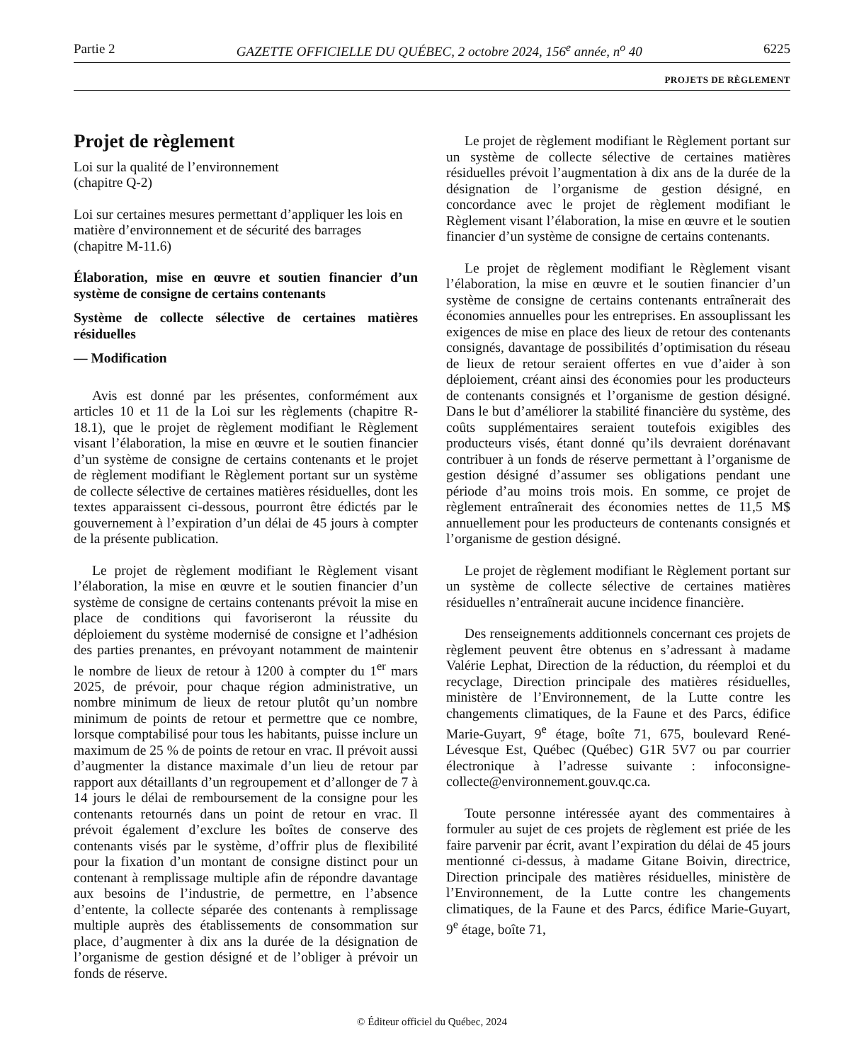Partie 2 GAZETTE OFFICIELLE DU QUÉBEC, 2 octobre 2024, 156<sup>e</sup> année, n<sup>o</sup> 40 6225
PROJETS DE RÈGLEMENT
Projet de règlement
Loi sur la qualité de l’environnement
(chapitre Q-2)
Loi sur certaines mesures permettant d’appliquer les lois en matière d’environnement et de sécurité des barrages
(chapitre M-11.6)
Élaboration, mise en œuvre et soutien financier d’un système de consigne de certains contenants
Système de collecte sélective de certaines matières résiduelles
— Modification
Avis est donné par les présentes, conformément aux articles 10 et 11 de la Loi sur les règlements (chapitre R-18.1), que le projet de règlement modifiant le Règlement visant l’élaboration, la mise en œuvre et le soutien financier d’un système de consigne de certains contenants et le projet de règlement modifiant le Règlement portant sur un système de collecte sélective de certaines matières résiduelles, dont les textes apparaissent ci-dessous, pourront être édictés par le gouvernement à l’expiration d’un délai de 45 jours à compter de la présente publication.
Le projet de règlement modifiant le Règlement visant l’élaboration, la mise en œuvre et le soutien financier d’un système de consigne de certains contenants prévoit la mise en place de conditions qui favoriseront la réussite du déploiement du système modernisé de consigne et l’adhésion des parties prenantes, en prévoyant notamment de maintenir le nombre de lieux de retour à 1200 à compter du 1<sup>er</sup> mars 2025, de prévoir, pour chaque région administrative, un nombre minimum de lieux de retour plutôt qu’un nombre minimum de points de retour et permettre que ce nombre, lorsque comptabilisé pour tous les habitants, puisse inclure un maximum de 25 % de points de retour en vrac. Il prévoit aussi d’augmenter la distance maximale d’un lieu de retour par rapport aux détaillants d’un regroupement et d’allonger de 7 à 14 jours le délai de remboursement de la consigne pour les contenants retournés dans un point de retour en vrac. Il prévoit également d’exclure les boîtes de conserve des contenants visés par le système, d’offrir plus de flexibilité pour la fixation d’un montant de consigne distinct pour un contenant à remplissage multiple afin de répondre davantage aux besoins de l’industrie, de permettre, en l’absence d’entente, la collecte séparée des contenants à remplissage multiple auprès des établissements de consommation sur place, d’augmenter à dix ans la durée de la désignation de l’organisme de gestion désigné et de l’obliger à prévoir un fonds de réserve.
Le projet de règlement modifiant le Règlement portant sur un système de collecte sélective de certaines matières résiduelles prévoit l’augmentation à dix ans de la durée de la désignation de l’organisme de gestion désigné, en concordance avec le projet de règlement modifiant le Règlement visant l’élaboration, la mise en œuvre et le soutien financier d’un système de consigne de certains contenants.
Le projet de règlement modifiant le Règlement visant l’élaboration, la mise en œuvre et le soutien financier d’un système de consigne de certains contenants entraînerait des économies annuelles pour les entreprises. En assouplissant les exigences de mise en place des lieux de retour des contenants consignés, davantage de possibilités d’optimisation du réseau de lieux de retour seraient offertes en vue d’aider à son déploiement, créant ainsi des économies pour les producteurs de contenants consignés et l’organisme de gestion désigné. Dans le but d’améliorer la stabilité financière du système, des coûts supplémentaires seraient toutefois exigibles des producteurs visés, étant donné qu’ils devraient dorénavant contribuer à un fonds de réserve permettant à l’organisme de gestion désigné d’assumer ses obligations pendant une période d’au moins trois mois. En somme, ce projet de règlement entraînerait des économies nettes de 11,5 M$ annuellement pour les producteurs de contenants consignés et l’organisme de gestion désigné.
Le projet de règlement modifiant le Règlement portant sur un système de collecte sélective de certaines matières résiduelles n’entraînerait aucune incidence financière.
Des renseignements additionnels concernant ces projets de règlement peuvent être obtenus en s’adressant à madame Valérie Lephat, Direction de la réduction, du réemploi et du recyclage, Direction principale des matières résiduelles, ministère de l’Environnement, de la Lutte contre les changements climatiques, de la Faune et des Parcs, édifice Marie-Guyart, 9<sup>e</sup> étage, boîte 71, 675, boulevard René-Lévesque Est, Québec (Québec) G1R 5V7 ou par courrier électronique à l’adresse suivante : infoconsigne-collecte@environnement.gouv.qc.ca.
Toute personne intéressée ayant des commentaires à formuler au sujet de ces projets de règlement est priée de les faire parvenir par écrit, avant l’expiration du délai de 45 jours mentionné ci-dessus, à madame Gitane Boivin, directrice, Direction principale des matières résiduelles, ministère de l’Environnement, de la Lutte contre les changements climatiques, de la Faune et des Parcs, édifice Marie-Guyart, 9<sup>e</sup> étage, boîte 71,
© Éditeur officiel du Québec, 2024